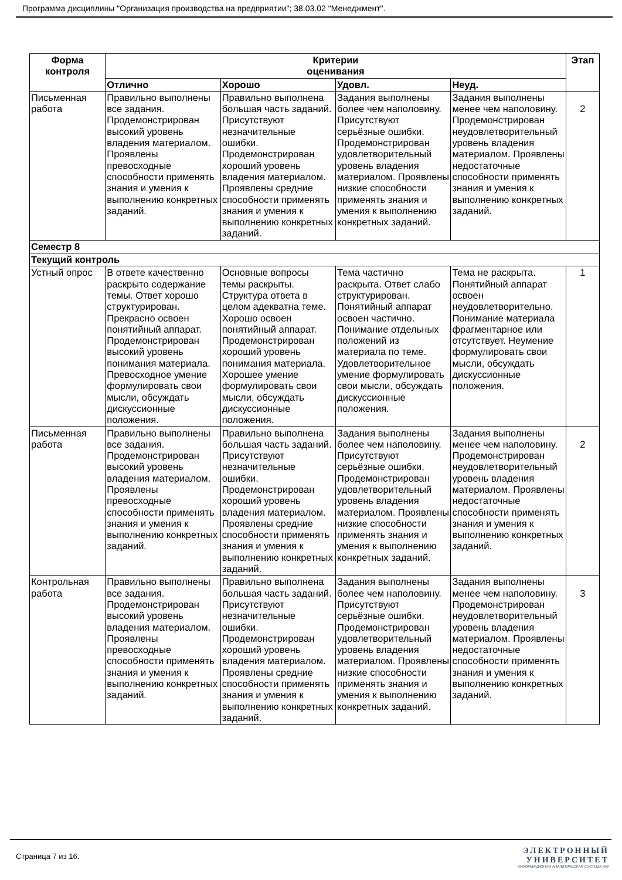Программа дисциплины "Организация производства на предприятии"; 38.03.02 "Менеджмент".
| Форма контроля | Критерии оценивания | | | | Этап |
| --- | --- | --- | --- | --- | --- |
| | Отлично | Хорошо | Удовл. | Неуд. | |
| Письменная работа | Правильно выполнены все задания. Продемонстрирован высокий уровень владения материалом. Проявлены превосходные способности применять знания и умения к выполнению конкретных заданий. | Правильно выполнена большая часть заданий. Присутствуют незначительные ошибки. Продемонстрирован хороший уровень владения материалом. Проявлены средние способности применять знания и умения к выполнению конкретных заданий. | Задания выполнены более чем наполовину. Присутствуют серьёзные ошибки. Продемонстрирован удовлетворительный уровень владения материалом. Проявлены низкие способности применять знания и умения к выполнению конкретных заданий. | Задания выполнены менее чем наполовину. Продемонстрирован неудовлетворительный уровень владения материалом. Проявлены недостаточные способности применять знания и умения к выполнению конкретных заданий. | 2 |
| Семестр 8 | | | | | |
| Текущий контроль | | | | | |
| Устный опрос | В ответе качественно раскрыто содержание темы. Ответ хорошо структурирован. Прекрасно освоен понятийный аппарат. Продемонстрирован высокий уровень понимания материала. Превосходное умение формулировать свои мысли, обсуждать дискуссионные положения. | Основные вопросы темы раскрыты. Структура ответа в целом адекватна теме. Хорошо освоен понятийный аппарат. Продемонстрирован хороший уровень понимания материала. Хорошее умение формулировать свои мысли, обсуждать дискуссионные положения. | Тема частично раскрыта. Ответ слабо структурирован. Понятийный аппарат освоен частично. Понимание отдельных положений из материала по теме. Удовлетворительное умение формулировать свои мысли, обсуждать дискуссионные положения. | Тема не раскрыта. Понятийный аппарат освоен неудовлетворительно. Понимание материала фрагментарное или отсутствует. Неумение формулировать свои мысли, обсуждать дискуссионные положения. | 1 |
| Письменная работа | Правильно выполнены все задания. Продемонстрирован высокий уровень владения материалом. Проявлены превосходные способности применять знания и умения к выполнению конкретных заданий. | Правильно выполнена большая часть заданий. Присутствуют незначительные ошибки. Продемонстрирован хороший уровень владения материалом. Проявлены средние способности применять знания и умения к выполнению конкретных заданий. | Задания выполнены более чем наполовину. Присутствуют серьёзные ошибки. Продемонстрирован удовлетворительный уровень владения материалом. Проявлены низкие способности применять знания и умения к выполнению конкретных заданий. | Задания выполнены менее чем наполовину. Продемонстрирован неудовлетворительный уровень владения материалом. Проявлены недостаточные способности применять знания и умения к выполнению конкретных заданий. | 2 |
| Контрольная работа | Правильно выполнены все задания. Продемонстрирован высокий уровень владения материалом. Проявлены превосходные способности применять знания и умения к выполнению конкретных заданий. | Правильно выполнена большая часть заданий. Присутствуют незначительные ошибки. Продемонстрирован хороший уровень владения материалом. Проявлены средние способности применять знания и умения к выполнению конкретных заданий. | Задания выполнены более чем наполовину. Присутствуют серьёзные ошибки. Продемонстрирован удовлетворительный уровень владения материалом. Проявлены низкие способности применять знания и умения к выполнению конкретных заданий. | Задания выполнены менее чем наполовину. Продемонстрирован неудовлетворительный уровень владения материалом. Проявлены недостаточные способности применять знания и умения к выполнению конкретных заданий. | 3 |
Страница 7 из 16.
ЭЛЕКТРОННЫЙ
УНИВЕРСИТЕТ
ИНФОРМАЦИОННО-АНАЛИТИЧЕСКАЯ СИСТЕМА КФУ